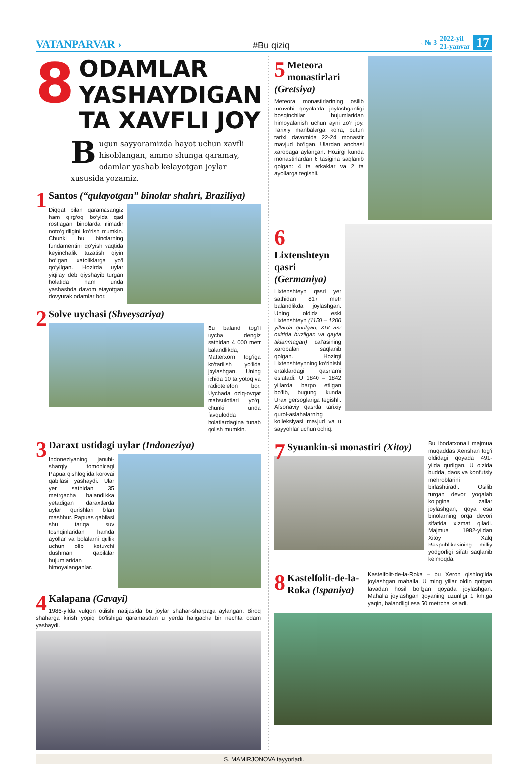VATANPARVAR › #Bu qiziq ‹ № 3 2022-yil
21-yanvar 17
8 ODAMLAR YASHAYDIGAN
TA XAVFLI JOY
Bugun sayyoramizda hayot uchun xavfli hisoblangan, ammo shunga qaramay, odamlar yashab kelayotgan joylar xususida yozamiz.
1 Santos (“qulayotgan” binolar shahri, Braziliya)
Diqqat bilan qaramasangiz ham qirg‘oq bo‘yida qad rostlagan binolarda nimadir noto‘g‘riligini ko‘rish mumkin. Chunki bu binolarning fundamentini qo‘yish vaqtida keyinchalik tuzatish qiyin bo‘lgan xatoliklarga yo‘l qo‘yilgan. Hozirda uylar yiqilay deb qiyshayib turgan holatida ham unda yashashda davom etayotgan dovyurak odamlar bor.
2 Solve uychasi (Shveysariya)
Bu baland tog‘li uycha dengiz sathidan 4 000 metr balandlikda, Matterxorn tog‘iga ko‘tarilish yo‘lida joylashgan. Uning ichida 10 ta yotoq va radiotelefon bor. Uychada oziq-ovqat mahsulotlari yo‘q, chunki unda favqulodda holatlardagina tunab qolish mumkin.
3 Daraxt ustidagi uylar (Indoneziya)
Indoneziyaning janubi-sharqiy tomonidagi Papua qishlog‘ida korovai qabilasi yashaydi. Ular yer sathidan 35 metrgacha balandlikka yetadigan daraxtlarda uylar qurishlari bilan mashhur. Papuas qabilasi shu tariqa suv toshqinlaridan hamda ayollar va bolalarni qullik uchun olib ketuvchi dushman qabilalar hujumlaridan himoyalanganlar.
4 Kalapana (Gavayi)
1986-yilda vulqon otilishi natijasida bu joylar shahar-sharpaga aylangan. Biroq shaharga kirish yopiq bo‘lishiga qaramasdan u yerda haligacha bir nechta odam yashaydi.
5 Meteora monastirlari (Gretsiya)
Meteora monastirlarining osilib turuvchi qoyalarda joylashganligi bosqinchilar hujumlaridan himoyalanish uchun ayni zo‘r joy. Tarixiy manbalarga ko‘ra, butun tarixi davomida 22-24 monastir mavjud bo‘lgan. Ulardan anchasi xarobaga aylangan. Hozirgi kunda monastirlardan 6 tasigina saqlanib qolgan: 4 ta erkaklar va 2 ta ayollarga tegishli.
6 Lixtenshteyn qasri (Germaniya)
Lixtenshteyn qasri yer sathidan 817 metr balandlikda joylashgan. Uning oldida eski Lixtenshteyn (1150 – 1200 yillarda qurilgan, XIV asr oxirida buzilgan va qayta tiklanmagan) qal’asining xarobalari saqlanib qolgan. Hozirgi Lixtenshteynning ko‘rinishi ertaklardagi qasrlarni eslatadi. U 1840 – 1842 yillarda barpo etilgan bo‘lib, bugungi kunda Urax gersoglariga tegishli. Afsonaviy qasrda tarixiy qurol-aslahalarning kolleksiyasi mavjud va u sayyohlar uchun ochiq.
7 Syuankin-si monastiri (Xitoy)
Bu ibodatxonali majmua muqaddas Xenshan tog‘i oldidagi qoyada 491-yilda qurilgan. U o‘zida budda, daos va konfutsiy mehroblarini birlashtiradi. Osilib turgan devor yoqalab ko‘pgina zallar joylashgan, qoya esa binolarning orqa devori sifatida xizmat qiladi. Majmua 1982-yildan Xitoy Xalq Respublikasining milliy yodgorligi sifati saqlanib kelmoqda.
8 Kastelfolit-de-la-Roka (Ispaniya)
Kastelfolit-de-la-Roka – bu Xeron qishlog‘ida joylashgan mahalla. U ming yillar oldin qotgan lavadan hosil bo‘lgan qoyada joylashgan. Mahalla joylashgan qoyaning uzunligi 1 km.ga yaqin, balandligi esa 50 metrcha keladi.
S. MAMIRJONOVA tayyorladi.